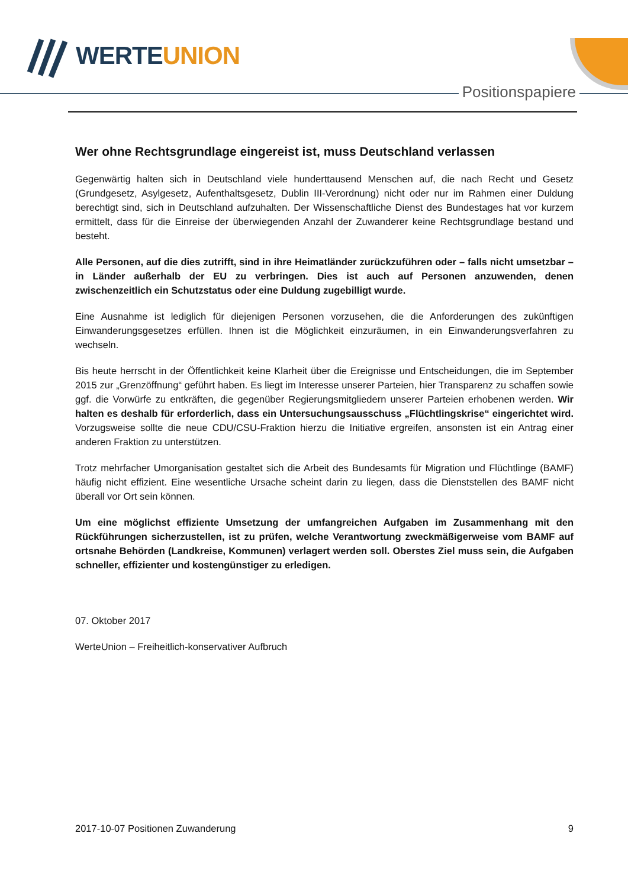WERTEUNION
Positionspapiere
Wer ohne Rechtsgrundlage eingereist ist, muss Deutschland verlassen
Gegenwärtig halten sich in Deutschland viele hunderttausend Menschen auf, die nach Recht und Gesetz (Grundgesetz, Asylgesetz, Aufenthaltsgesetz, Dublin III-Verordnung) nicht oder nur im Rahmen einer Duldung berechtigt sind, sich in Deutschland aufzuhalten. Der Wissenschaftliche Dienst des Bundestages hat vor kurzem ermittelt, dass für die Einreise der überwiegenden Anzahl der Zuwanderer keine Rechtsgrundlage bestand und besteht.
Alle Personen, auf die dies zutrifft, sind in ihre Heimatländer zurückzuführen oder – falls nicht umsetzbar – in Länder außerhalb der EU zu verbringen. Dies ist auch auf Personen anzuwenden, denen zwischenzeitlich ein Schutzstatus oder eine Duldung zugebilligt wurde.
Eine Ausnahme ist lediglich für diejenigen Personen vorzusehen, die die Anforderungen des zukünftigen Einwanderungsgesetzes erfüllen. Ihnen ist die Möglichkeit einzuräumen, in ein Einwanderungsverfahren zu wechseln.
Bis heute herrscht in der Öffentlichkeit keine Klarheit über die Ereignisse und Entscheidungen, die im September 2015 zur „Grenzöffnung“ geführt haben. Es liegt im Interesse unserer Parteien, hier Transparenz zu schaffen sowie ggf. die Vorwürfe zu entkräften, die gegenüber Regierungsmitgliedern unserer Parteien erhobenen werden. Wir halten es deshalb für erforderlich, dass ein Untersuchungsausschuss „Flüchtlingskrise“ eingerichtet wird. Vorzugsweise sollte die neue CDU/CSU-Fraktion hierzu die Initiative ergreifen, ansonsten ist ein Antrag einer anderen Fraktion zu unterstützen.
Trotz mehrfacher Umorganisation gestaltet sich die Arbeit des Bundesamts für Migration und Flüchtlinge (BAMF) häufig nicht effizient. Eine wesentliche Ursache scheint darin zu liegen, dass die Dienststellen des BAMF nicht überall vor Ort sein können.
Um eine möglichst effiziente Umsetzung der umfangreichen Aufgaben im Zusammenhang mit den Rückführungen sicherzustellen, ist zu prüfen, welche Verantwortung zweckmäßigerweise vom BAMF auf ortsnahe Behörden (Landkreise, Kommunen) verlagert werden soll. Oberstes Ziel muss sein, die Aufgaben schneller, effizienter und kostengünstiger zu erledigen.
07. Oktober 2017
WerteUnion – Freiheitlich-konservativer Aufbruch
2017-10-07 Positionen Zuwanderung 9